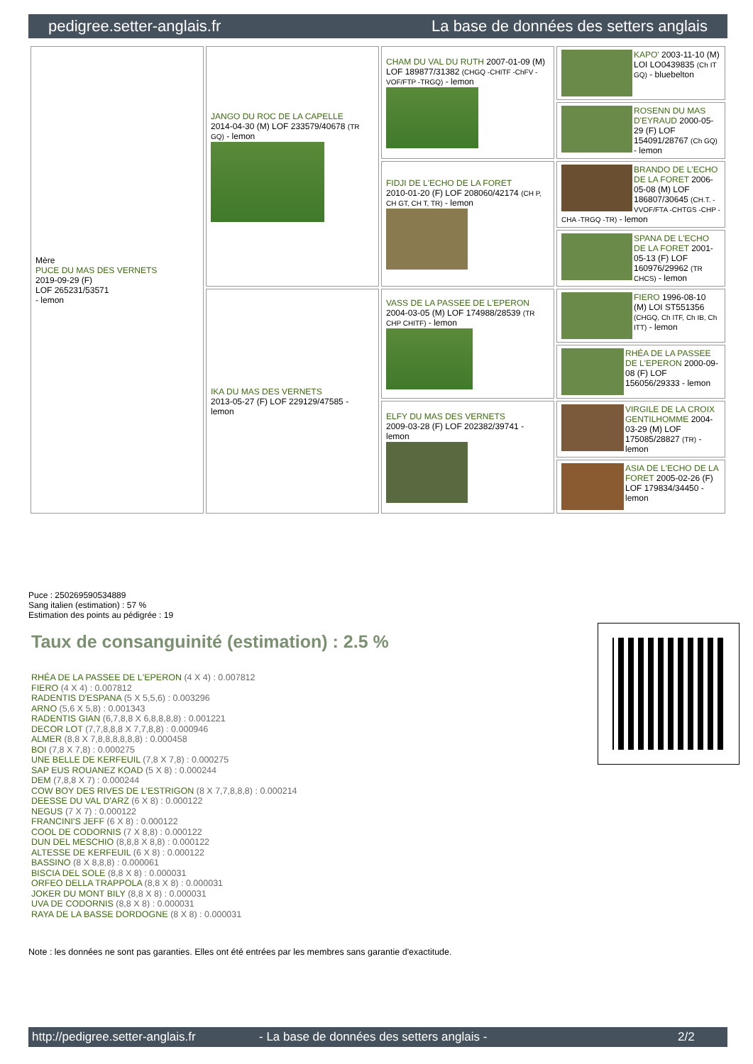pedigree.setter-anglais.fr La base de données des setters anglais
| Mère PUCE DU MAS DES VERNETS 2019-09-29 (F) LOF 265231/53571 - lemon | JANGO DU ROC DE LA CAPELLE 2014-04-30 (M) LOF 233579/40678 (TR GQ) - lemon | CHAM DU VAL DU RUTH 2007-01-09 (M) LOF 189877/31382 (CHGQ -CHITF -ChFV -VOF/FTP -TRGQ) - lemon | KAPO' 2003-11-10 (M) LOI LO0439835 (Ch IT GQ) - bluebelton |
| | | | ROSENN DU MAS D'EYRAUD 2000-05-29 (F) LOF 154091/28767 (Ch GQ) - lemon |
| | | FIDJI DE L'ECHO DE LA FORET 2010-01-20 (F) LOF 208060/42174 (CH P, CH GT, CH T, TR) - lemon | BRANDO DE L'ECHO DE LA FORET 2006-05-08 (M) LOF 186807/30645 (CH.T. -VVOF/FTA -CHTGS -CHP -CHA -TRGQ -TR) - lemon |
| | | | SPANA DE L'ECHO DE LA FORET 2001-05-13 (F) LOF 160976/29962 (TR CHCS) - lemon |
| | IKA DU MAS DES VERNETS 2013-05-27 (F) LOF 229129/47585 - lemon | VASS DE LA PASSEE DE L'EPERON 2004-03-05 (M) LOF 174988/28539 (TR CHP CHITF) - lemon | FIERO 1996-08-10 (M) LOI ST551356 (CHGQ, Ch ITF, Ch IB, Ch ITT) - lemon |
| | | | RHÉA DE LA PASSEE DE L'EPERON 2000-09-08 (F) LOF 156056/29333 - lemon |
| | | ELFY DU MAS DES VERNETS 2009-03-28 (F) LOF 202382/39741 - lemon | VIRGILE DE LA CROIX GENTILHOMME 2004-03-29 (M) LOF 175085/28827 (TR) - lemon |
| | | | ASIA DE L'ECHO DE LA FORET 2005-02-26 (F) LOF 179834/34450 - lemon |
Puce : 250269590534889
Sang italien (estimation) : 57 %
Estimation des points au pédigrée : 19
Taux de consanguinité (estimation) : 2.5 %
RHÉA DE LA PASSEE DE L'EPERON (4 X 4) : 0.007812
FIERO (4 X 4) : 0.007812
RADENTIS D'ESPANA (5 X 5,5,6) : 0.003296
ARNO (5,6 X 5,8) : 0.001343
RADENTIS GIAN (6,7,8,8 X 6,8,8,8,8) : 0.001221
DECOR LOT (7,7,8,8,8 X 7,7,8,8) : 0.000946
ALMER (8,8 X 7,8,8,8,8,8,8) : 0.000458
BOI (7,8 X 7,8) : 0.000275
UNE BELLE DE KERFEUIL (7,8 X 7,8) : 0.000275
SAP EUS ROUANEZ KOAD (5 X 8) : 0.000244
DEM (7,8,8 X 7) : 0.000244
COW BOY DES RIVES DE L'ESTRIGON (8 X 7,7,8,8,8) : 0.000214
DEESSE DU VAL D'ARZ (6 X 8) : 0.000122
NEGUS (7 X 7) : 0.000122
FRANCINI'S JEFF (6 X 8) : 0.000122
COOL DE CODORNIS (7 X 8,8) : 0.000122
DUN DEL MESCHIO (8,8,8 X 8,8) : 0.000122
ALTESSE DE KERFEUIL (6 X 8) : 0.000122
BASSINO (8 X 8,8,8) : 0.000061
BISCIA DEL SOLE (8,8 X 8) : 0.000031
ORFEO DELLA TRAPPOLA (8,8 X 8) : 0.000031
JOKER DU MONT BILY (8,8 X 8) : 0.000031
UVA DE CODORNIS (8,8 X 8) : 0.000031
RAYA DE LA BASSE DORDOGNE (8 X 8) : 0.000031
Note : les données ne sont pas garanties. Elles ont été entrées par les membres sans garantie d'exactitude.
http://pedigree.setter-anglais.fr - La base de données des setters anglais - 2/2